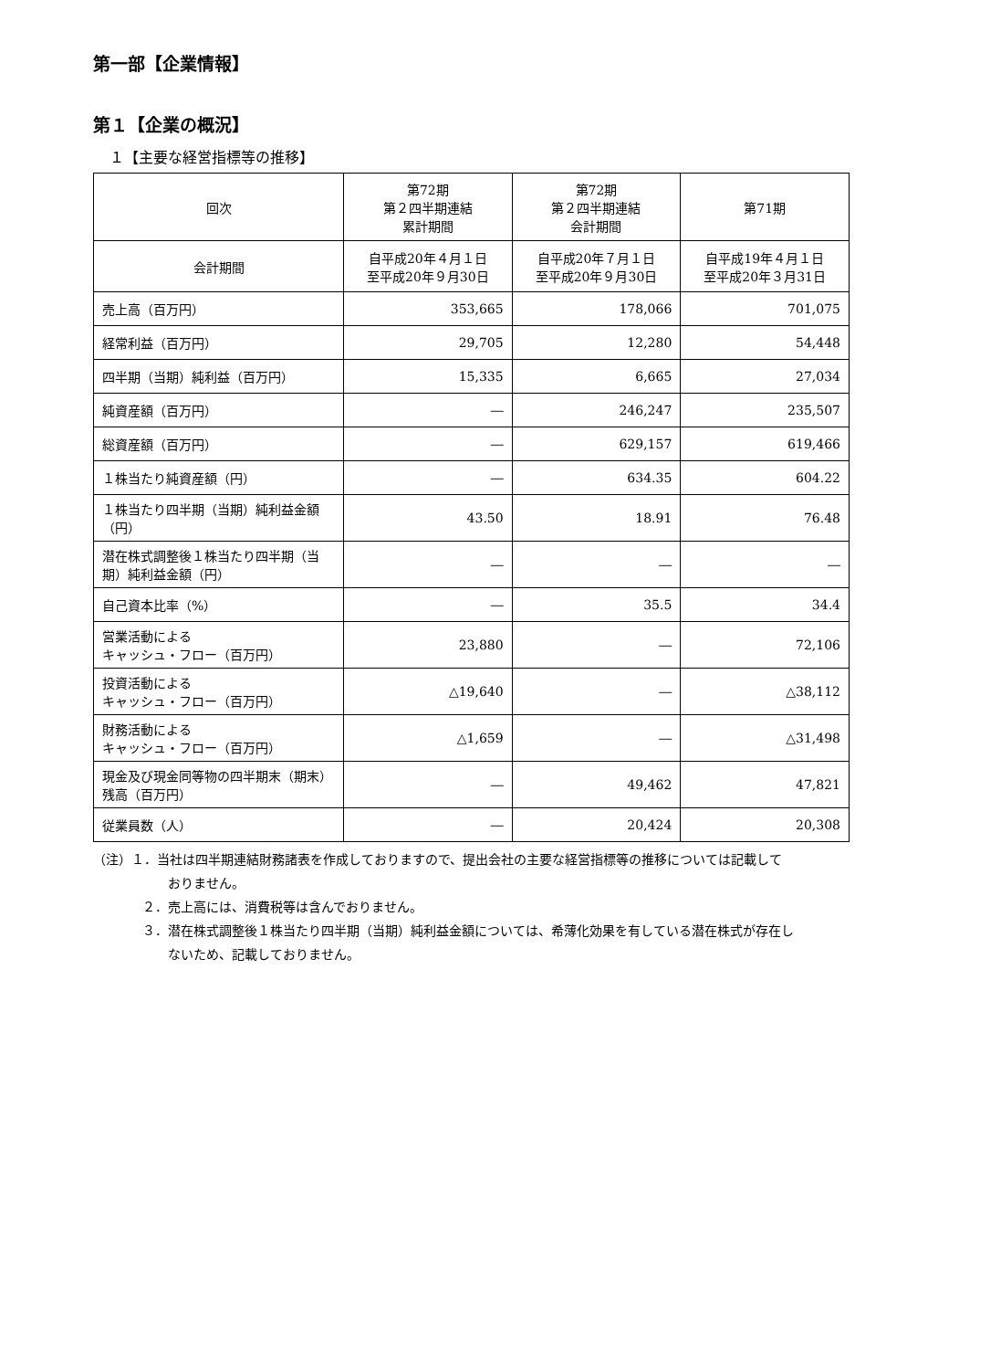第一部【企業情報】
第１【企業の概況】
１【主要な経営指標等の推移】
| 回次 | 第72期 第２四半期連結 累計期間 | 第72期 第２四半期連結 会計期間 | 第71期 |
| --- | --- | --- | --- |
| 会計期間 | 自平成20年４月１日 至平成20年９月30日 | 自平成20年７月１日 至平成20年９月30日 | 自平成19年４月１日 至平成20年３月31日 |
| 売上高（百万円） | 353,665 | 178,066 | 701,075 |
| 経常利益（百万円） | 29,705 | 12,280 | 54,448 |
| 四半期（当期）純利益（百万円） | 15,335 | 6,665 | 27,034 |
| 純資産額（百万円） | ― | 246,247 | 235,507 |
| 総資産額（百万円） | ― | 629,157 | 619,466 |
| １株当たり純資産額（円） | ― | 634.35 | 604.22 |
| １株当たり四半期（当期）純利益金額（円） | 43.50 | 18.91 | 76.48 |
| 潜在株式調整後１株当たり四半期（当期）純利益金額（円） | ― | ― | ― |
| 自己資本比率（%） | ― | 35.5 | 34.4 |
| 営業活動による キャッシュ・フロー（百万円） | 23,880 | ― | 72,106 |
| 投資活動による キャッシュ・フロー（百万円） | △19,640 | ― | △38,112 |
| 財務活動による キャッシュ・フロー（百万円） | △1,659 | ― | △31,498 |
| 現金及び現金同等物の四半期末（期末）残高（百万円） | ― | 49,462 | 47,821 |
| 従業員数（人） | ― | 20,424 | 20,308 |
（注）１．当社は四半期連結財務諸表を作成しておりますので、提出会社の主要な経営指標等の推移については記載して
おりません。
２．売上高には、消費税等は含んでおりません。
３．潜在株式調整後１株当たり四半期（当期）純利益金額については、希薄化効果を有している潜在株式が存在し
ないため、記載しておりません。